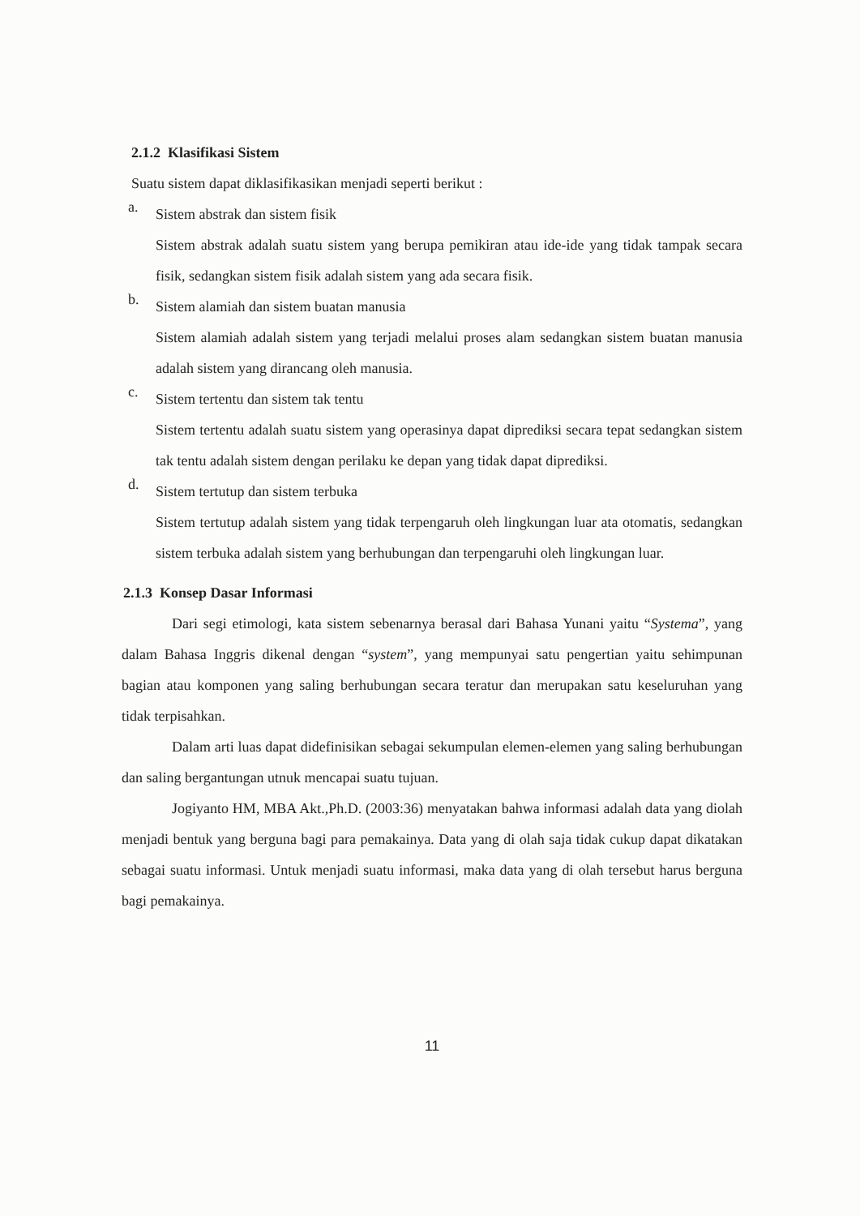2.1.2 Klasifikasi Sistem
Suatu sistem dapat diklasifikasikan menjadi seperti berikut :
a.
Sistem abstrak dan sistem fisik
Sistem abstrak adalah suatu sistem yang berupa pemikiran atau ide-ide yang tidak tampak secara fisik, sedangkan sistem fisik adalah sistem yang ada secara fisik.
b.
Sistem alamiah dan sistem buatan manusia
Sistem alamiah adalah sistem yang terjadi melalui proses alam sedangkan sistem buatan manusia adalah sistem yang dirancang oleh manusia.
c.
Sistem tertentu dan sistem tak tentu
Sistem tertentu adalah suatu sistem yang operasinya dapat diprediksi secara tepat sedangkan sistem tak tentu adalah sistem dengan perilaku ke depan yang tidak dapat diprediksi.
d.
Sistem tertutup dan sistem terbuka
Sistem tertutup adalah sistem yang tidak terpengaruh oleh lingkungan luar ata otomatis, sedangkan sistem terbuka adalah sistem yang berhubungan dan terpengaruhi oleh lingkungan luar.
2.1.3 Konsep Dasar Informasi
Dari segi etimologi, kata sistem sebenarnya berasal dari Bahasa Yunani yaitu “Systema”, yang dalam Bahasa Inggris dikenal dengan “system”, yang mempunyai satu pengertian yaitu sehimpunan bagian atau komponen yang saling berhubungan secara teratur dan merupakan satu keseluruhan yang tidak terpisahkan.
Dalam arti luas dapat didefinisikan sebagai sekumpulan elemen-elemen yang saling berhubungan dan saling bergantungan utnuk mencapai suatu tujuan.
Jogiyanto HM, MBA Akt.,Ph.D. (2003:36) menyatakan bahwa informasi adalah data yang diolah menjadi bentuk yang berguna bagi para pemakainya. Data yang di olah saja tidak cukup dapat dikatakan sebagai suatu informasi. Untuk menjadi suatu informasi, maka data yang di olah tersebut harus berguna bagi pemakainya.
11